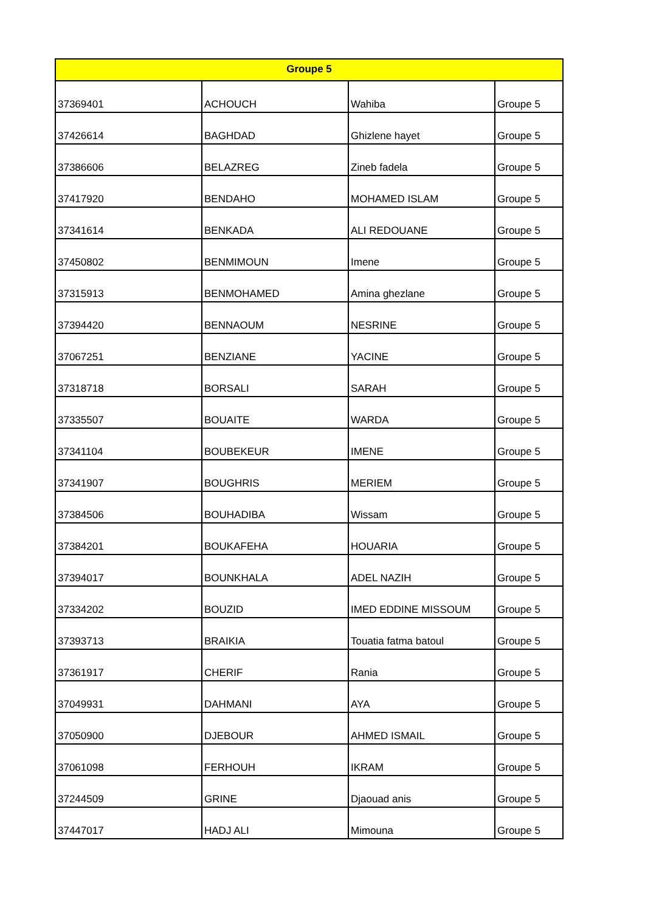| Groupe 5 | | | |
| --- | --- | --- | --- |
| 37369401 | ACHOUCH | Wahiba | Groupe 5 |
| 37426614 | BAGHDAD | Ghizlene hayet | Groupe 5 |
| 37386606 | BELAZREG | Zineb fadela | Groupe 5 |
| 37417920 | BENDAHO | MOHAMED ISLAM | Groupe 5 |
| 37341614 | BENKADA | ALI REDOUANE | Groupe 5 |
| 37450802 | BENMIMOUN | Imene | Groupe 5 |
| 37315913 | BENMOHAMED | Amina ghezlane | Groupe 5 |
| 37394420 | BENNAOUM | NESRINE | Groupe 5 |
| 37067251 | BENZIANE | YACINE | Groupe 5 |
| 37318718 | BORSALI | SARAH | Groupe 5 |
| 37335507 | BOUAITE | WARDA | Groupe 5 |
| 37341104 | BOUBEKEUR | IMENE | Groupe 5 |
| 37341907 | BOUGHRIS | MERIEM | Groupe 5 |
| 37384506 | BOUHADIBA | Wissam | Groupe 5 |
| 37384201 | BOUKAFEHA | HOUARIA | Groupe 5 |
| 37394017 | BOUNKHALA | ADEL NAZIH | Groupe 5 |
| 37334202 | BOUZID | IMED EDDINE MISSOUM | Groupe 5 |
| 37393713 | BRAIKIA | Touatia fatma batoul | Groupe 5 |
| 37361917 | CHERIF | Rania | Groupe 5 |
| 37049931 | DAHMANI | AYA | Groupe 5 |
| 37050900 | DJEBOUR | AHMED ISMAIL | Groupe 5 |
| 37061098 | FERHOUH | IKRAM | Groupe 5 |
| 37244509 | GRINE | Djaouad anis | Groupe 5 |
| 37447017 | HADJ ALI | Mimouna | Groupe 5 |